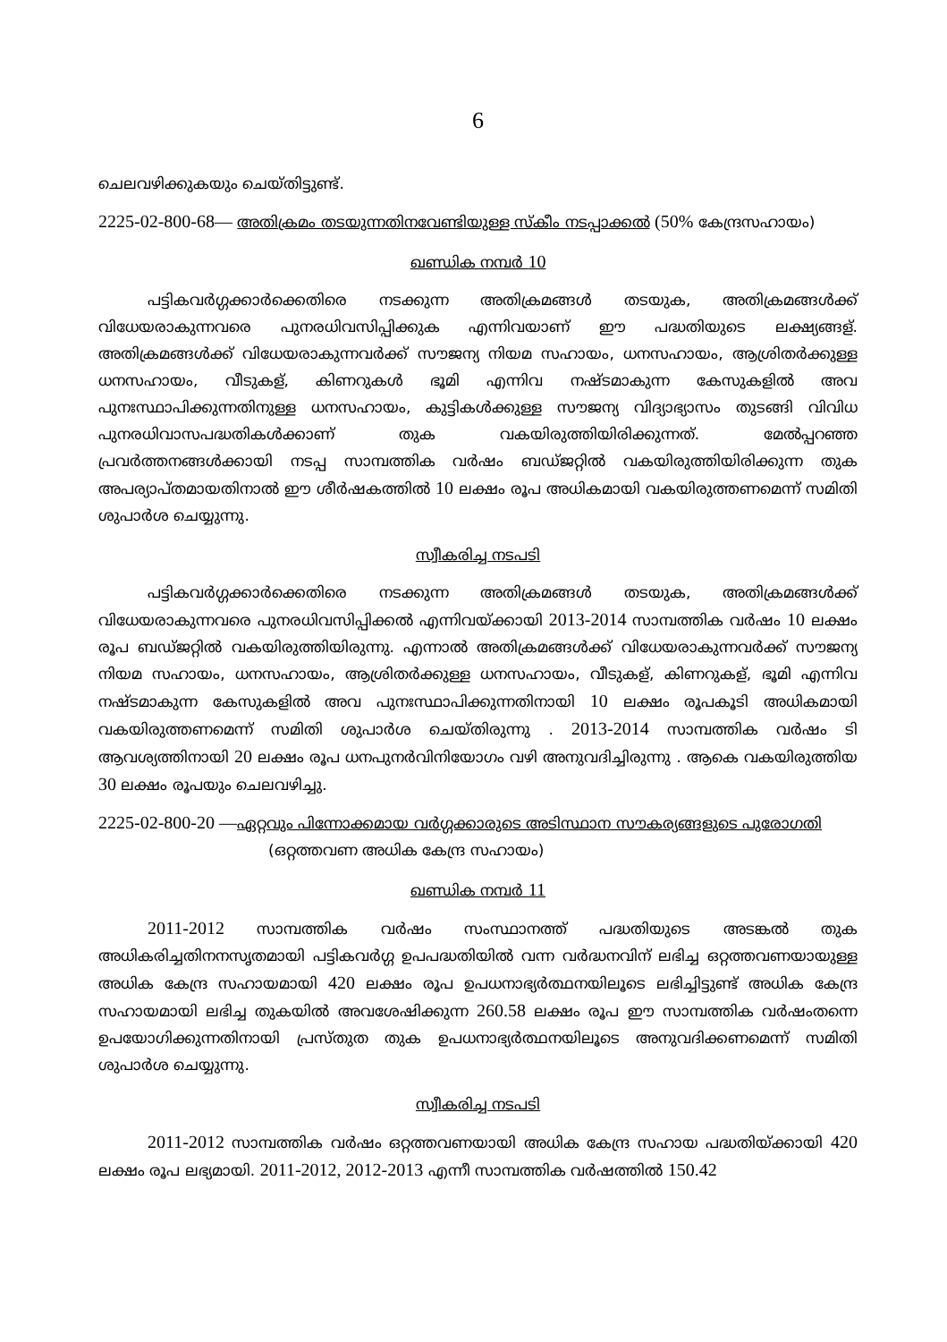6
ചെലവഴിക്കുകയും ചെയ്തിട്ടുണ്ട്.
2225-02-800-68— അതിക്രമം തടയുന്നതിനവേണ്ടിയുള്ള സ്കീം നടപ്പാക്കൽ (50% കേന്ദ്രസഹായം)
ഖണ്ഡിക നമ്പർ 10
പട്ടികവർഗ്ഗക്കാർക്കെതിരെ നടക്കുന്ന അതിക്രമങ്ങൾ തടയുക, അതിക്രമങ്ങൾക്ക് വിധേയരാകുന്നവരെ പുനരധിവസിപ്പിക്കുക എന്നിവയാണ് ഈ പദ്ധതിയുടെ ലക്ഷ്യങ്ങള്. അതിക്രമങ്ങൾക്ക് വിധേയരാകുന്നവർക്ക് സൗജന്യ നിയമ സഹായം, ധനസഹായം, ആശ്രിതർക്കുള്ള ധനസഹായം, വീടുകള്, കിണറുകൾ ഭൂമി എന്നിവ നഷ്ടമാകുന്ന കേസുകളിൽ അവ പുനഃസ്ഥാപിക്കുന്നതിനുള്ള ധനസഹായം, കുട്ടികൾക്കുള്ള സൗജന്യ വിദ്യാഭ്യാസം തുടങ്ങി വിവിധ പുനരധിവാസപദ്ധതികൾക്കാണ് തുക വകയിരുത്തിയിരിക്കുന്നത്. മേൽപ്പറഞ്ഞ പ്രവർത്തനങ്ങൾക്കായി നടപ്പ സാമ്പത്തിക വർഷം ബഡ്ജറ്റിൽ വകയിരുത്തിയിരിക്കുന്ന തുക അപര്യാപ്തമായതിനാൽ ഈ ശീർഷകത്തിൽ 10 ലക്ഷം രൂപ അധികമായി വകയിരുത്തണമെന്ന് സമിതി ശുപാർശ ചെയ്യുന്നു.
സ്വീകരിച്ച നടപടി
പട്ടികവർഗ്ഗക്കാർക്കെതിരെ നടക്കുന്ന അതിക്രമങ്ങൾ തടയുക, അതിക്രമങ്ങൾക്ക് വിധേയരാകുന്നവരെ പുനരധിവസിപ്പിക്കൽ എന്നിവയ്ക്കായി 2013-2014 സാമ്പത്തിക വർഷം 10 ലക്ഷം രൂപ ബഡ്ജറ്റിൽ വകയിരുത്തിയിരുന്നു. എന്നാൽ അതിക്രമങ്ങൾക്ക് വിധേയരാകുന്നവർക്ക് സൗജന്യ നിയമ സഹായം, ധനസഹായം, ആശ്രിതർക്കുള്ള ധനസഹായം, വീടുകള്, കിണറുകള്, ഭൂമി എന്നിവ നഷ്ടമാകുന്ന കേസുകളിൽ അവ പുനഃസ്ഥാപിക്കുന്നതിനായി 10 ലക്ഷം രൂപകൂടി അധികമായി വകയിരുത്തണമെന്ന് സമിതി ശുപാർശ ചെയ്തിരുന്നു . 2013-2014 സാമ്പത്തിക വർഷം ടി ആവശ്യത്തിനായി 20 ലക്ഷം രൂപ ധനപുനർവിനിയോഗം വഴി അനുവദിച്ചിരുന്നു . ആകെ വകയിരുത്തിയ 30 ലക്ഷം രൂപയും ചെലവഴിച്ചു.
2225-02-800-20 —ഏറ്റവും പിന്നോക്കമായ വർഗ്ഗക്കാരുടെ അടിസ്ഥാന സൗകര്യങ്ങളുടെ പുരോഗതി
(ഒറ്റത്തവണ അധിക കേന്ദ്ര സഹായം)
ഖണ്ഡിക നമ്പർ 11
2011-2012 സാമ്പത്തിക വർഷം സംസ്ഥാനത്ത് പദ്ധതിയുടെ അടങ്കൽ തുക അധികരിച്ചതിനനസൃതമായി പട്ടികവർഗ്ഗ ഉപപദ്ധതിയിൽ വന്ന വർദ്ധനവിന് ലഭിച്ച ഒറ്റത്തവണയായുള്ള അധിക കേന്ദ്ര സഹായമായി 420 ലക്ഷം രൂപ ഉപധനാഭ്യർത്ഥനയിലൂടെ ലഭിച്ചിട്ടുണ്ട് അധിക കേന്ദ്ര സഹായമായി ലഭിച്ച തുകയിൽ അവശേഷിക്കുന്ന 260.58 ലക്ഷം രൂപ ഈ സാമ്പത്തിക വർഷംതന്നെ ഉപയോഗിക്കുന്നതിനായി പ്രസ്തുത തുക ഉപധനാഭ്യർത്ഥനയിലൂടെ അനുവദിക്കണമെന്ന് സമിതി ശുപാർശ ചെയ്യുന്നു.
സ്വീകരിച്ച നടപടി
2011-2012 സാമ്പത്തിക വർഷം ഒറ്റത്തവണയായി അധിക കേന്ദ്ര സഹായ പദ്ധതിയ്ക്കായി 420 ലക്ഷം രൂപ ലഭ്യമായി. 2011-2012, 2012-2013 എന്നീ സാമ്പത്തിക വർഷത്തിൽ 150.42